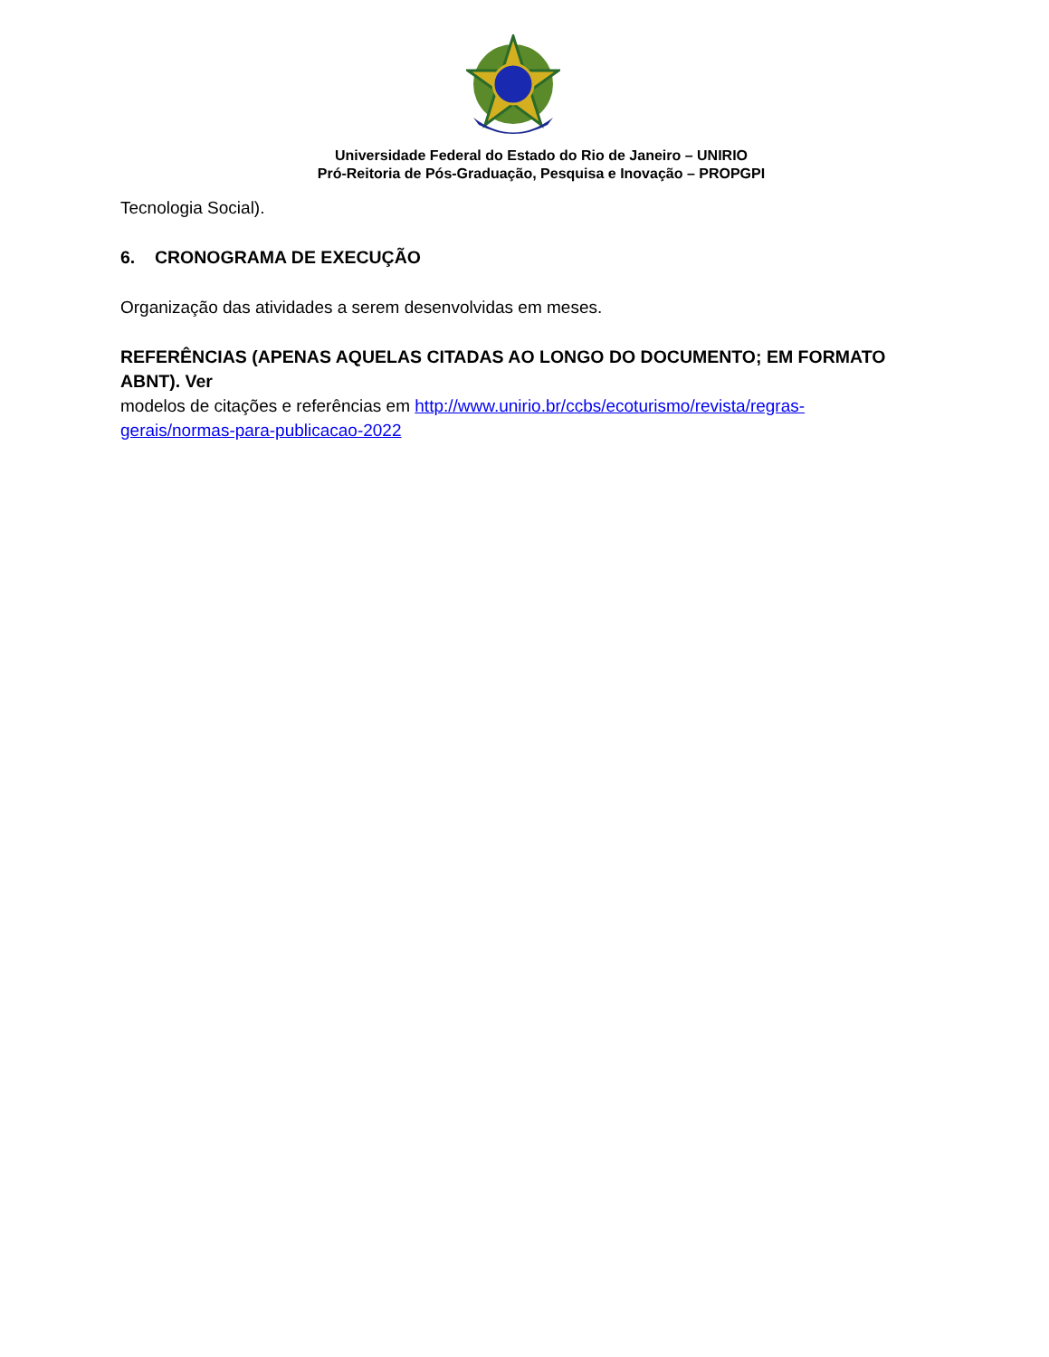Universidade Federal do Estado do Rio de Janeiro – UNIRIO
Pró-Reitoria de Pós-Graduação, Pesquisa e Inovação – PROPGPI
Tecnologia Social).
6. CRONOGRAMA DE EXECUÇÃO
Organização das atividades a serem desenvolvidas em meses.
REFERÊNCIAS (APENAS AQUELAS CITADAS AO LONGO DO DOCUMENTO; EM FORMATO ABNT). Ver
modelos de citações e referências em http://www.unirio.br/ccbs/ecoturismo/revista/regras-gerais/normas-para-publicacao-2022